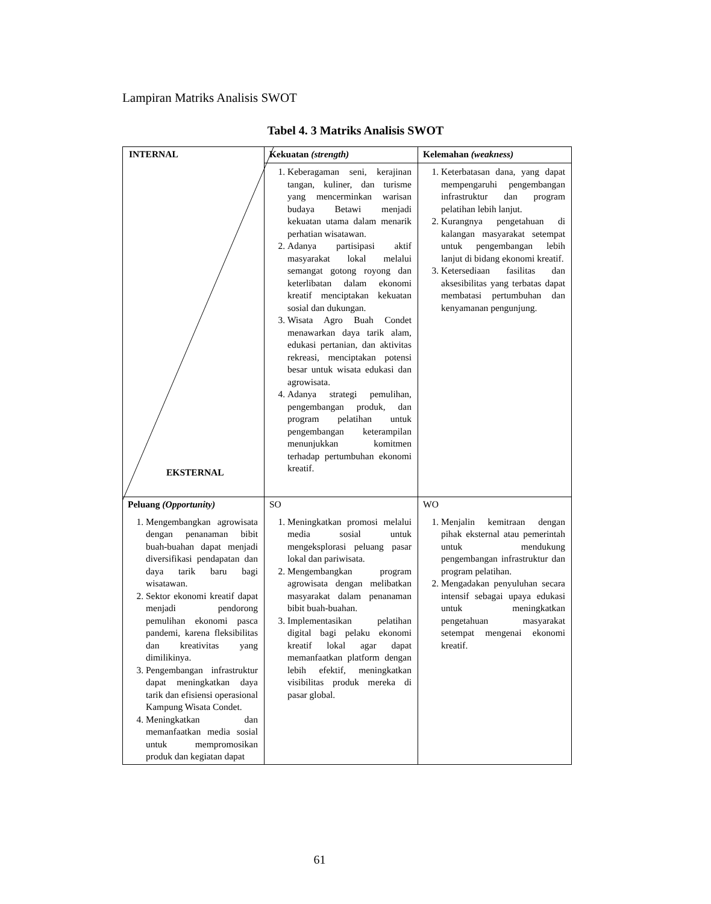Lampiran Matriks Analisis SWOT
Tabel 4. 3 Matriks Analisis SWOT
| INTERNAL EKSTERNAL | Kekuatan (strength) | Kelemahan (weakness) |
| | 1. Keberagaman seni, kerajinan tangan, kuliner, dan turisme yang mencerminkan warisan budaya Betawi menjadi kekuatan utama dalam menarik perhatian wisatawan. 2. Adanya partisipasi aktif masyarakat lokal melalui semangat gotong royong dan keterlibatan dalam ekonomi kreatif menciptakan kekuatan sosial dan dukungan. 3. Wisata Agro Buah Condet menawarkan daya tarik alam, edukasi pertanian, dan aktivitas rekreasi, menciptakan potensi besar untuk wisata edukasi dan agrowisata. 4. Adanya strategi pemulihan, pengembangan produk, dan program pelatihan untuk pengembangan keterampilan menunjukkan komitmen terhadap pertumbuhan ekonomi kreatif. | 1. Keterbatasan dana, yang dapat mempengaruhi pengembangan infrastruktur dan program pelatihan lebih lanjut. 2. Kurangnya pengetahuan di kalangan masyarakat setempat untuk pengembangan lebih lanjut di bidang ekonomi kreatif. 3. Ketersediaan fasilitas dan aksesibilitas yang terbatas dapat membatasi pertumbuhan dan kenyamanan pengunjung. |
| Peluang (Opportunity) 1. Mengembangkan agrowisata dengan penanaman bibit buah-buahan dapat menjadi diversifikasi pendapatan dan daya tarik baru bagi wisatawan. 2. Sektor ekonomi kreatif dapat menjadi pendorong pemulihan ekonomi pasca pandemi, karena fleksibilitas dan kreativitas yang dimilikinya. 3. Pengembangan infrastruktur dapat meningkatkan daya tarik dan efisiensi operasional Kampung Wisata Condet. 4. Meningkatkan dan memanfaatkan media sosial untuk mempromosikan produk dan kegiatan dapat | SO 1. Meningkatkan promosi melalui media sosial untuk mengeksplorasi peluang pasar lokal dan pariwisata. 2. Mengembangkan program agrowisata dengan melibatkan masyarakat dalam penanaman bibit buah-buahan. 3. Implementasikan pelatihan digital bagi pelaku ekonomi kreatif lokal agar dapat memanfaatkan platform dengan lebih efektif, meningkatkan visibilitas produk mereka di pasar global. | WO 1. Menjalin kemitraan dengan pihak eksternal atau pemerintah untuk mendukung pengembangan infrastruktur dan program pelatihan. 2. Mengadakan penyuluhan secara intensif sebagai upaya edukasi untuk meningkatkan pengetahuan masyarakat setempat mengenai ekonomi kreatif. |
61